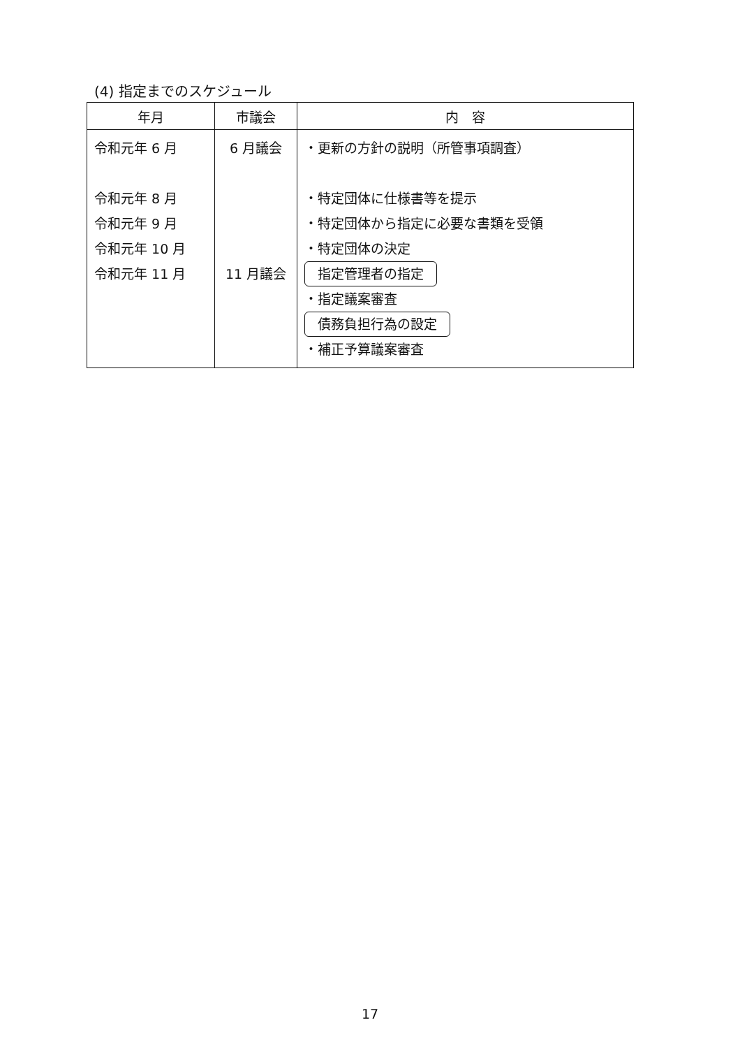(4) 指定までのスケジュール
| 年月 | 市議会 | 内 容 |
| --- | --- | --- |
| 令和元年 6 月 令和元年 8 月 令和元年 9 月 令和元年 10 月 令和元年 11 月 | 6 月議会 11 月議会 | ・更新の方針の説明（所管事項調査） ・特定団体に仕様書等を提示 ・特定団体から指定に必要な書類を受領 ・特定団体の決定 指定管理者の指定 ・指定議案審査 債務負担行為の設定 ・補正予算議案審査 |
17